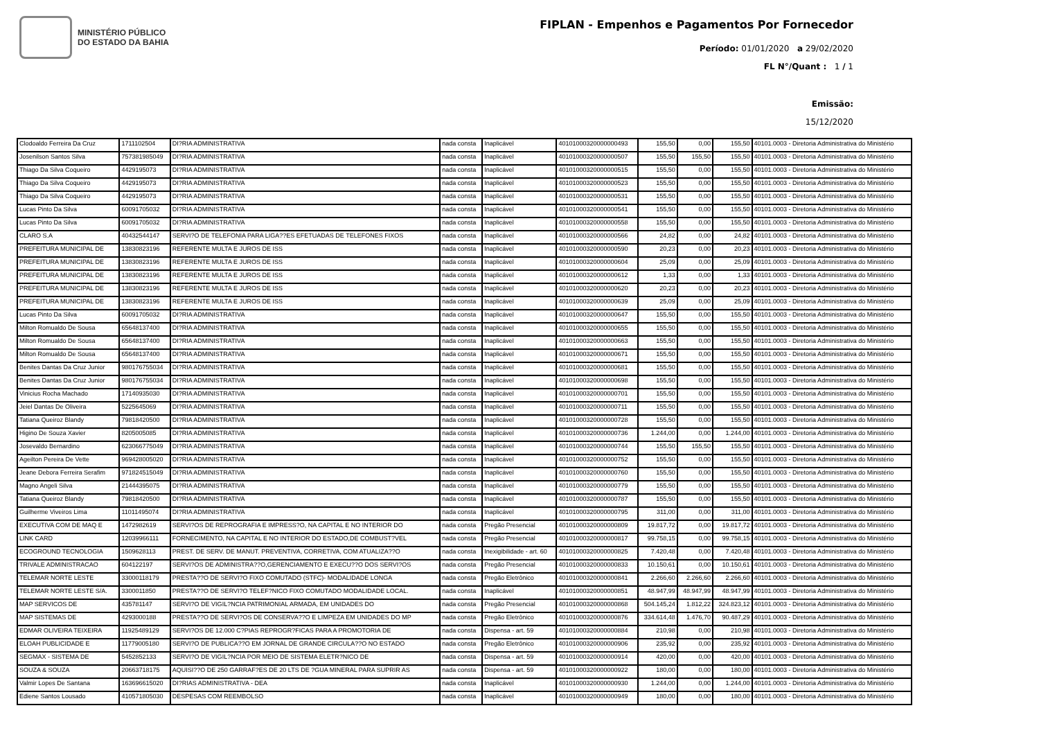MINISTÉRIO PÚBLICO
DO ESTADO DA BAHIA
FIPLAN - Empenhos e Pagamentos Por Fornecedor
Período: 01/01/2020 a 29/02/2020
FL N°/Quant : 1 / 1
Emissão:
15/12/2020
| Clodoaldo Ferreira Da Cruz | 1711102504 | DI?RIA ADMINISTRATIVA | nada consta | Inaplicável | 40101000320000000493 | 155,50 | 0,00 | 155,50 | 40101.0003 - Diretoria Administrativa do Ministério |
| Josenilson Santos Silva | 757381985049 | DI?RIA ADMINISTRATIVA | nada consta | Inaplicável | 40101000320000000507 | 155,50 | 155,50 | 155,50 | 40101.0003 - Diretoria Administrativa do Ministério |
| Thiago Da Silva Coqueiro | 4429195073 | DI?RIA ADMINISTRATIVA | nada consta | Inaplicável | 40101000320000000515 | 155,50 | 0,00 | 155,50 | 40101.0003 - Diretoria Administrativa do Ministério |
| Thiago Da Silva Coqueiro | 4429195073 | DI?RIA ADMINISTRATIVA | nada consta | Inaplicável | 40101000320000000523 | 155,50 | 0,00 | 155,50 | 40101.0003 - Diretoria Administrativa do Ministério |
| Thiago Da Silva Coqueiro | 4429195073 | DI?RIA ADMINISTRATIVA | nada consta | Inaplicável | 40101000320000000531 | 155,50 | 0,00 | 155,50 | 40101.0003 - Diretoria Administrativa do Ministério |
| Lucas Pinto Da Silva | 60091705032 | DI?RIA ADMINISTRATIVA | nada consta | Inaplicável | 40101000320000000541 | 155,50 | 0,00 | 155,50 | 40101.0003 - Diretoria Administrativa do Ministério |
| Lucas Pinto Da Silva | 60091705032 | DI?RIA ADMINISTRATIVA | nada consta | Inaplicável | 40101000320000000558 | 155,50 | 0,00 | 155,50 | 40101.0003 - Diretoria Administrativa do Ministério |
| CLARO S.A | 40432544147 | SERVI?O DE TELEFONIA PARA LIGA??ES EFETUADAS DE TELEFONES FIXOS | nada consta | Inaplicável | 40101000320000000566 | 24,82 | 0,00 | 24,82 | 40101.0003 - Diretoria Administrativa do Ministério |
| PREFEITURA MUNICIPAL DE | 13830823196 | REFERENTE MULTA E JUROS DE ISS | nada consta | Inaplicável | 40101000320000000590 | 20,23 | 0,00 | 20,23 | 40101.0003 - Diretoria Administrativa do Ministério |
| PREFEITURA MUNICIPAL DE | 13830823196 | REFERENTE MULTA E JUROS DE ISS | nada consta | Inaplicável | 40101000320000000604 | 25,09 | 0,00 | 25,09 | 40101.0003 - Diretoria Administrativa do Ministério |
| PREFEITURA MUNICIPAL DE | 13830823196 | REFERENTE MULTA E JUROS DE ISS | nada consta | Inaplicável | 40101000320000000612 | 1,33 | 0,00 | 1,33 | 40101.0003 - Diretoria Administrativa do Ministério |
| PREFEITURA MUNICIPAL DE | 13830823196 | REFERENTE MULTA E JUROS DE ISS | nada consta | Inaplicável | 40101000320000000620 | 20,23 | 0,00 | 20,23 | 40101.0003 - Diretoria Administrativa do Ministério |
| PREFEITURA MUNICIPAL DE | 13830823196 | REFERENTE MULTA E JUROS DE ISS | nada consta | Inaplicável | 40101000320000000639 | 25,09 | 0,00 | 25,09 | 40101.0003 - Diretoria Administrativa do Ministério |
| Lucas Pinto Da Silva | 60091705032 | DI?RIA ADMINISTRATIVA | nada consta | Inaplicável | 40101000320000000647 | 155,50 | 0,00 | 155,50 | 40101.0003 - Diretoria Administrativa do Ministério |
| Milton Romualdo De Sousa | 65648137400 | DI?RIA ADMINISTRATIVA | nada consta | Inaplicável | 40101000320000000655 | 155,50 | 0,00 | 155,50 | 40101.0003 - Diretoria Administrativa do Ministério |
| Milton Romualdo De Sousa | 65648137400 | DI?RIA ADMINISTRATIVA | nada consta | Inaplicável | 40101000320000000663 | 155,50 | 0,00 | 155,50 | 40101.0003 - Diretoria Administrativa do Ministério |
| Milton Romualdo De Sousa | 65648137400 | DI?RIA ADMINISTRATIVA | nada consta | Inaplicável | 40101000320000000671 | 155,50 | 0,00 | 155,50 | 40101.0003 - Diretoria Administrativa do Ministério |
| Benites Dantas Da Cruz Junior | 980176755034 | DI?RIA ADMINISTRATIVA | nada consta | Inaplicável | 40101000320000000681 | 155,50 | 0,00 | 155,50 | 40101.0003 - Diretoria Administrativa do Ministério |
| Benites Dantas Da Cruz Junior | 980176755034 | DI?RIA ADMINISTRATIVA | nada consta | Inaplicável | 40101000320000000698 | 155,50 | 0,00 | 155,50 | 40101.0003 - Diretoria Administrativa do Ministério |
| Vinicius Rocha Machado | 17140935030 | DI?RIA ADMINISTRATIVA | nada consta | Inaplicável | 40101000320000000701 | 155,50 | 0,00 | 155,50 | 40101.0003 - Diretoria Administrativa do Ministério |
| Jeiel Dantas De Oliveira | 5225645069 | DI?RIA ADMINISTRATIVA | nada consta | Inaplicável | 40101000320000000711 | 155,50 | 0,00 | 155,50 | 40101.0003 - Diretoria Administrativa do Ministério |
| Tatiana Queiroz Blandy | 79818420500 | DI?RIA ADMINISTRATIVA | nada consta | Inaplicável | 40101000320000000728 | 155,50 | 0,00 | 155,50 | 40101.0003 - Diretoria Administrativa do Ministério |
| Higino De Souza Xavier | 8205005085 | DI?RIA ADMINISTRATIVA | nada consta | Inaplicável | 40101000320000000736 | 1.244,00 | 0,00 | 1.244,00 | 40101.0003 - Diretoria Administrativa do Ministério |
| Josevaldo Bernardino | 623066775049 | DI?RIA ADMINISTRATIVA | nada consta | Inaplicável | 40101000320000000744 | 155,50 | 155,50 | 155,50 | 40101.0003 - Diretoria Administrativa do Ministério |
| Ageilton Pereira De Vette | 969428005020 | DI?RIA ADMINISTRATIVA | nada consta | Inaplicável | 40101000320000000752 | 155,50 | 0,00 | 155,50 | 40101.0003 - Diretoria Administrativa do Ministério |
| Jeane Debora Ferreira Serafim | 971824515049 | DI?RIA ADMINISTRATIVA | nada consta | Inaplicável | 40101000320000000760 | 155,50 | 0,00 | 155,50 | 40101.0003 - Diretoria Administrativa do Ministério |
| Magno Angeli Silva | 21444395075 | DI?RIA ADMINISTRATIVA | nada consta | Inaplicável | 40101000320000000779 | 155,50 | 0,00 | 155,50 | 40101.0003 - Diretoria Administrativa do Ministério |
| Tatiana Queiroz Blandy | 79818420500 | DI?RIA ADMINISTRATIVA | nada consta | Inaplicável | 40101000320000000787 | 155,50 | 0,00 | 155,50 | 40101.0003 - Diretoria Administrativa do Ministério |
| Guilherme Viveiros Lima | 11011495074 | DI?RIA ADMINISTRATIVA | nada consta | Inaplicável | 40101000320000000795 | 311,00 | 0,00 | 311,00 | 40101.0003 - Diretoria Administrativa do Ministério |
| EXECUTIVA COM DE MAQ E | 1472982619 | SERVI?OS DE REPROGRAFIA E IMPRESS?O, NA CAPITAL E NO INTERIOR DO | nada consta | Pregão Presencial | 40101000320000000809 | 19.817,72 | 0,00 | 19.817,72 | 40101.0003 - Diretoria Administrativa do Ministério |
| LINK CARD | 12039966111 | FORNECIMENTO, NA CAPITAL E NO INTERIOR DO ESTADO,DE COMBUST?VEL | nada consta | Pregão Presencial | 40101000320000000817 | 99.758,15 | 0,00 | 99.758,15 | 40101.0003 - Diretoria Administrativa do Ministério |
| ECOGROUND TECNOLOGIA | 1509628113 | PREST. DE SERV. DE MANUT. PREVENTIVA, CORRETIVA, COM ATUALIZA??O | nada consta | Inexigibilidade - art. 60 | 40101000320000000825 | 7.420,48 | 0,00 | 7.420,48 | 40101.0003 - Diretoria Administrativa do Ministério |
| TRIVALE ADMINISTRACAO | 604122197 | SERVI?OS DE ADMINISTRA??O,GERENCIAMENTO E EXECU??O DOS SERVI?OS | nada consta | Pregão Presencial | 40101000320000000833 | 10.150,61 | 0,00 | 10.150,61 | 40101.0003 - Diretoria Administrativa do Ministério |
| TELEMAR NORTE LESTE | 33000118179 | PRESTA??O DE SERVI?O FIXO COMUTADO (STFC)- MODALIDADE LONGA | nada consta | Pregão Eletrônico | 40101000320000000841 | 2.266,60 | 2.266,60 | 2.266,60 | 40101.0003 - Diretoria Administrativa do Ministério |
| TELEMAR NORTE LESTE S/A. | 3300011850 | PRESTA??O DE SERVI?O TELEF?NICO FIXO COMUTADO MODALIDADE LOCAL. | nada consta | Inaplicável | 40101000320000000851 | 48.947,99 | 48.947,99 | 48.947,99 | 40101.0003 - Diretoria Administrativa do Ministério |
| MAP SERVICOS DE | 435781147 | SERVI?O DE VIGIL?NCIA PATRIMONIAL ARMADA, EM UNIDADES DO | nada consta | Pregão Presencial | 40101000320000000868 | 504.145,24 | 1.812,22 | 324.823,12 | 40101.0003 - Diretoria Administrativa do Ministério |
| MAP SISTEMAS DE | 4293000188 | PRESTA??O DE SERVI?OS DE CONSERVA??O E LIMPEZA EM UNIDADES DO MP | nada consta | Pregão Eletrônico | 40101000320000000876 | 334.614,48 | 1.476,70 | 90.487,29 | 40101.0003 - Diretoria Administrativa do Ministério |
| EDMAR OLIVEIRA TEIXEIRA | 11925489129 | SERVI?OS DE 12.000 C?PIAS REPROGR?FICAS PARA A PROMOTORIA DE | nada consta | Dispensa - art. 59 | 40101000320000000884 | 210,98 | 0,00 | 210,98 | 40101.0003 - Diretoria Administrativa do Ministério |
| ELOAH PUBLICIDADE E | 11779005180 | SERVI?O DE PUBLICA??O EM JORNAL DE GRANDE CIRCULA??O NO ESTADO | nada consta | Pregão Eletrônico | 40101000320000000906 | 235,92 | 0,00 | 235,92 | 40101.0003 - Diretoria Administrativa do Ministério |
| SEGMAX - SISTEMA DE | 5452852133 | SERVI?O DE VIGIL?NCIA POR MEIO DE SISTEMA ELETR?NICO DE | nada consta | Dispensa - art. 59 | 40101000320000000914 | 420,00 | 0,00 | 420,00 | 40101.0003 - Diretoria Administrativa do Ministério |
| SOUZA & SOUZA | 20663718175 | AQUISI??O DE 250 GARRAF?ES DE 20 LTS DE ?GUA MINERAL PARA SUPRIR AS | nada consta | Dispensa - art. 59 | 40101000320000000922 | 180,00 | 0,00 | 180,00 | 40101.0003 - Diretoria Administrativa do Ministério |
| Valmir Lopes De Santana | 163696615020 | DI?RIAS ADMINISTRATIVA - DEA | nada consta | Inaplicável | 40101000320000000930 | 1.244,00 | 0,00 | 1.244,00 | 40101.0003 - Diretoria Administrativa do Ministério |
| Ediene Santos Lousado | 410571805030 | DESPESAS COM REEMBOLSO | nada consta | Inaplicável | 40101000320000000949 | 180,00 | 0,00 | 180,00 | 40101.0003 - Diretoria Administrativa do Ministério |